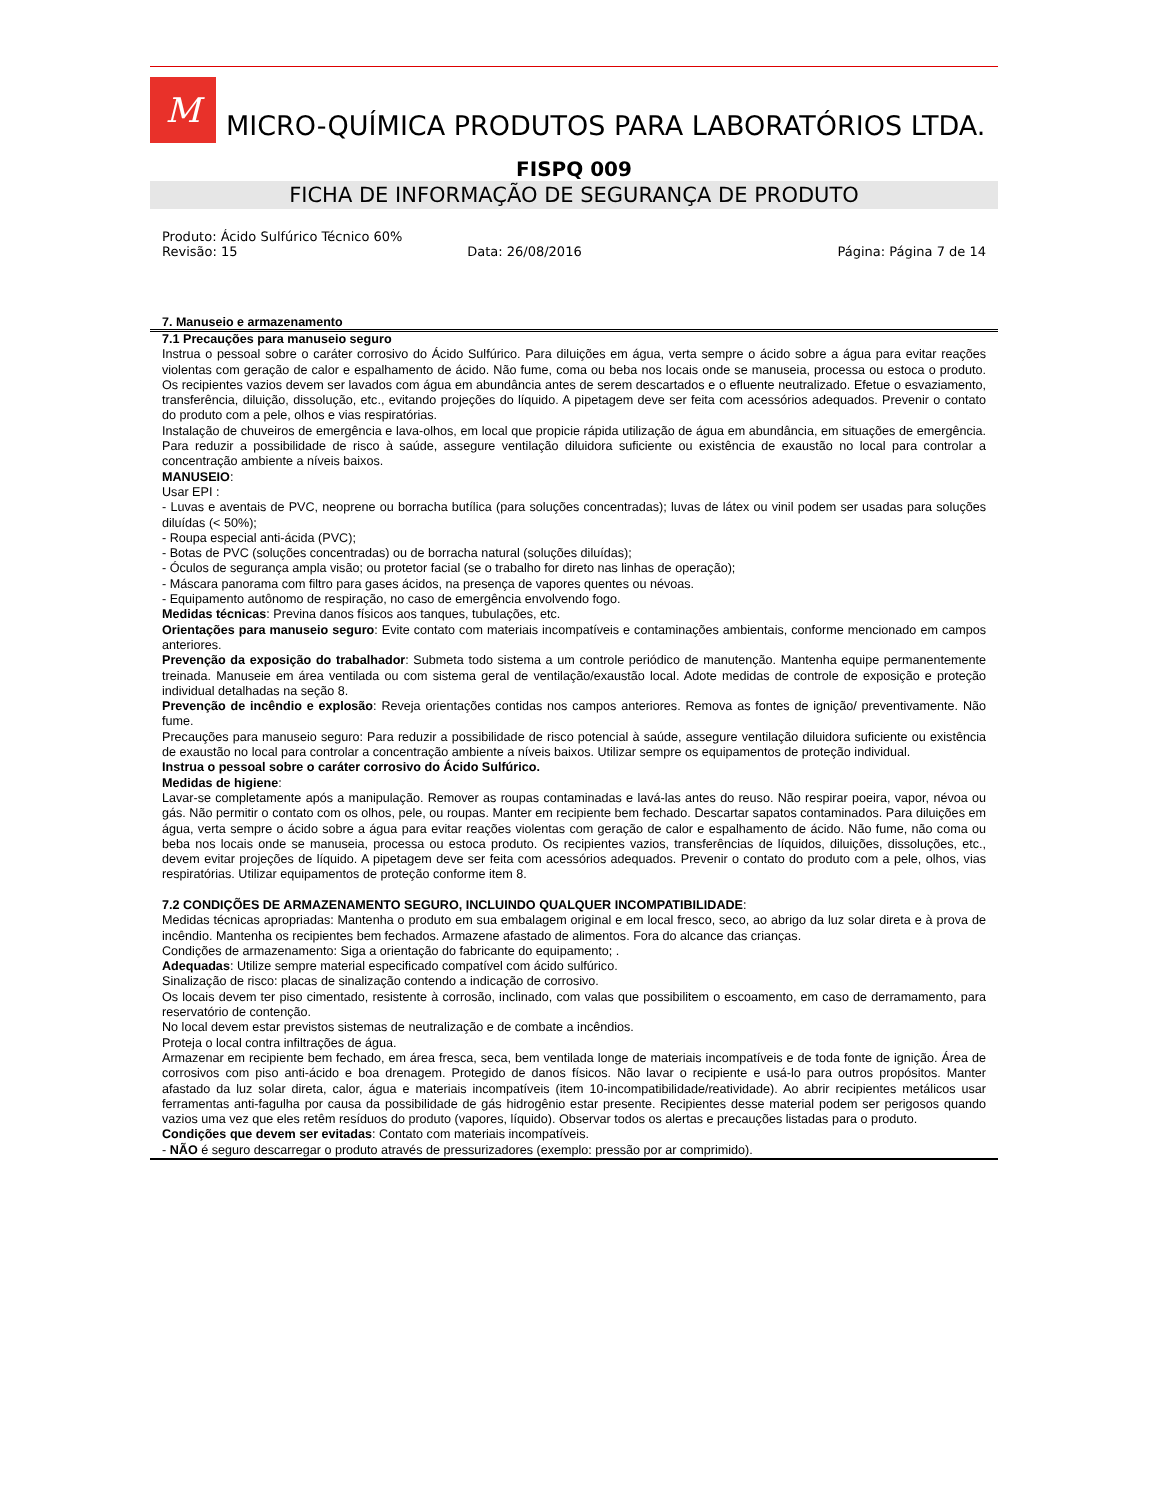M
MICRO-QUÍMICA PRODUTOS PARA LABORATÓRIOS LTDA.
FISPQ 009
FICHA DE INFORMAÇÃO DE SEGURANÇA DE PRODUTO
Produto: Ácido Sulfúrico Técnico 60%
Revisão: 15 Data: 26/08/2016 Página: Página 7 de 14
7. Manuseio e armazenamento
7.1 Precauções para manuseio seguro
Instrua o pessoal sobre o caráter corrosivo do Ácido Sulfúrico. Para diluições em água, verta sempre o ácido sobre a água para evitar reações violentas com geração de calor e espalhamento de ácido. Não fume, coma ou beba nos locais onde se manuseia, processa ou estoca o produto. Os recipientes vazios devem ser lavados com água em abundância antes de serem descartados e o efluente neutralizado. Efetue o esvaziamento, transferência, diluição, dissolução, etc., evitando projeções do líquido. A pipetagem deve ser feita com acessórios adequados. Prevenir o contato do produto com a pele, olhos e vias respiratórias.
Instalação de chuveiros de emergência e lava-olhos, em local que propicie rápida utilização de água em abundância, em situações de emergência. Para reduzir a possibilidade de risco à saúde, assegure ventilação diluidora suficiente ou existência de exaustão no local para controlar a concentração ambiente a níveis baixos.
MANUSEIO:
Usar EPI :
- Luvas e aventais de PVC, neoprene ou borracha butílica (para soluções concentradas); luvas de látex ou vinil podem ser usadas para soluções diluídas (< 50%);
- Roupa especial anti-ácida (PVC);
- Botas de PVC (soluções concentradas) ou de borracha natural (soluções diluídas);
- Óculos de segurança ampla visão; ou protetor facial (se o trabalho for direto nas linhas de operação);
- Máscara panorama com filtro para gases ácidos, na presença de vapores quentes ou névoas.
- Equipamento autônomo de respiração, no caso de emergência envolvendo fogo.
Medidas técnicas: Previna danos físicos aos tanques, tubulações, etc.
Orientações para manuseio seguro: Evite contato com materiais incompatíveis e contaminações ambientais, conforme mencionado em campos anteriores.
Prevenção da exposição do trabalhador: Submeta todo sistema a um controle periódico de manutenção. Mantenha equipe permanentemente treinada. Manuseie em área ventilada ou com sistema geral de ventilação/exaustão local. Adote medidas de controle de exposição e proteção individual detalhadas na seção 8.
Prevenção de incêndio e explosão: Reveja orientações contidas nos campos anteriores. Remova as fontes de ignição/ preventivamente. Não fume.
Precauções para manuseio seguro: Para reduzir a possibilidade de risco potencial à saúde, assegure ventilação diluidora suficiente ou existência de exaustão no local para controlar a concentração ambiente a níveis baixos. Utilizar sempre os equipamentos de proteção individual.
Instrua o pessoal sobre o caráter corrosivo do Ácido Sulfúrico.
Medidas de higiene:
Lavar-se completamente após a manipulação. Remover as roupas contaminadas e lavá-las antes do reuso. Não respirar poeira, vapor, névoa ou gás. Não permitir o contato com os olhos, pele, ou roupas. Manter em recipiente bem fechado. Descartar sapatos contaminados. Para diluições em água, verta sempre o ácido sobre a água para evitar reações violentas com geração de calor e espalhamento de ácido. Não fume, não coma ou beba nos locais onde se manuseia, processa ou estoca produto. Os recipientes vazios, transferências de líquidos, diluições, dissoluções, etc., devem evitar projeções de líquido. A pipetagem deve ser feita com acessórios adequados. Prevenir o contato do produto com a pele, olhos, vias respiratórias. Utilizar equipamentos de proteção conforme item 8.
7.2 CONDIÇÕES DE ARMAZENAMENTO SEGURO, INCLUINDO QUALQUER INCOMPATIBILIDADE:
Medidas técnicas apropriadas: Mantenha o produto em sua embalagem original e em local fresco, seco, ao abrigo da luz solar direta e à prova de incêndio. Mantenha os recipientes bem fechados. Armazene afastado de alimentos. Fora do alcance das crianças.
Condições de armazenamento: Siga a orientação do fabricante do equipamento; .
Adequadas: Utilize sempre material especificado compatível com ácido sulfúrico.
Sinalização de risco: placas de sinalização contendo a indicação de corrosivo.
Os locais devem ter piso cimentado, resistente à corrosão, inclinado, com valas que possibilitem o escoamento, em caso de derramamento, para reservatório de contenção.
No local devem estar previstos sistemas de neutralização e de combate a incêndios.
Proteja o local contra infiltrações de água.
Armazenar em recipiente bem fechado, em área fresca, seca, bem ventilada longe de materiais incompatíveis e de toda fonte de ignição. Área de corrosivos com piso anti-ácido e boa drenagem. Protegido de danos físicos. Não lavar o recipiente e usá-lo para outros propósitos. Manter afastado da luz solar direta, calor, água e materiais incompatíveis (item 10-incompatibilidade/reatividade). Ao abrir recipientes metálicos usar ferramentas anti-fagulha por causa da possibilidade de gás hidrogênio estar presente. Recipientes desse material podem ser perigosos quando vazios uma vez que eles retêm resíduos do produto (vapores, líquido). Observar todos os alertas e precauções listadas para o produto.
Condições que devem ser evitadas: Contato com materiais incompatíveis.
- NÃO é seguro descarregar o produto através de pressurizadores (exemplo: pressão por ar comprimido).